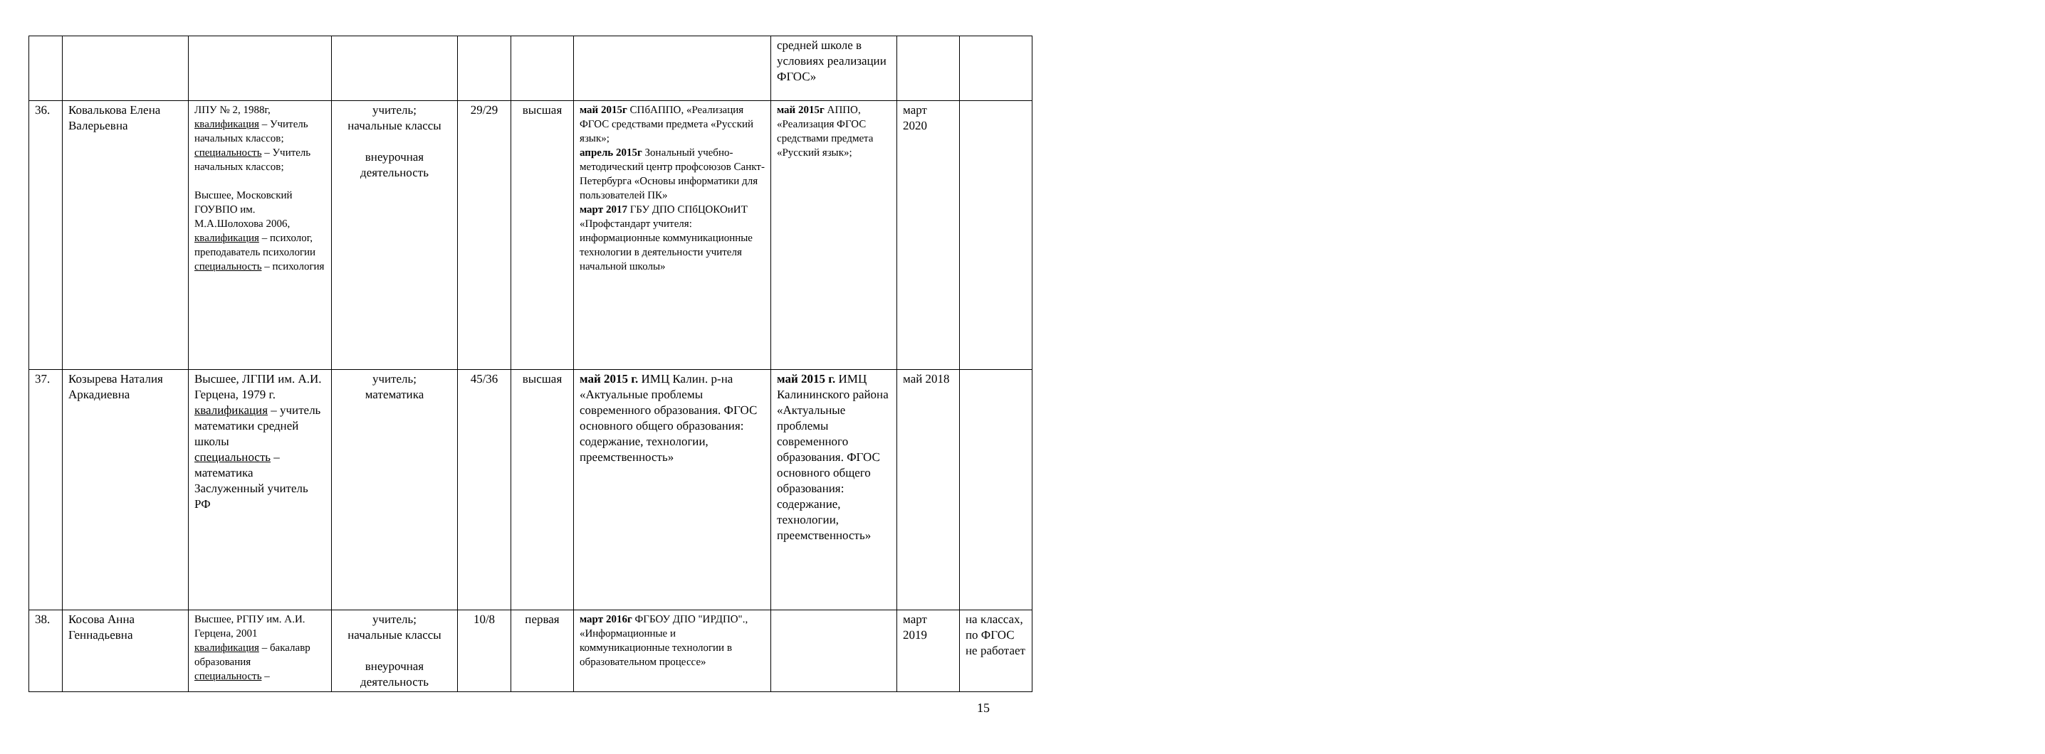| | | | | | | | средней школе в условиях реализации ФГОС» | | |
| 36. | Ковалькова Елена Валерьевна | ЛПУ № 2, 1988г, квалификация – Учитель начальных классов; специальность – Учитель начальных классов; Высшее, Московский ГОУВПО им. М.А.Шолохова 2006, квалификация – психолог, преподаватель психологии специальность – психология | учитель; начальные классы внеурочная деятельность | 29/29 | высшая | май 2015г СПбАППО, «Реализация ФГОС средствами предмета «Русский язык»; апрель 2015г Зональный учебно-методический центр профсоюзов Санкт-Петербурга «Основы информатики для пользователей ПК» март 2017 ГБУ ДПО СПбЦОКОиИТ «Профстандарт учителя: информационные коммуникационные технологии в деятельности учителя начальной школы» | май 2015г АППО, «Реализация ФГОС средствами предмета «Русский язык»; | март 2020 | |
| 37. | Козырева Наталия Аркадиевна | Высшее, ЛГПИ им. А.И. Герцена, 1979 г. квалификация – учитель математики средней школы специальность – математика Заслуженный учитель РФ | учитель; математика | 45/36 | высшая | май 2015 г. ИМЦ Калин. р-на «Актуальные проблемы современного образования. ФГОС основного общего образования: содержание, технологии, преемственность» | май 2015 г. ИМЦ Калининского района «Актуальные проблемы современного образования. ФГОС основного общего образования: содержание, технологии, преемственность» | май 2018 | |
| 38. | Косова Анна Геннадьевна | Высшее, РГПУ им. А.И. Герцена, 2001 квалификация – бакалавр образования специальность – | учитель; начальные классы внеурочная деятельность | 10/8 | первая | март 2016г ФГБОУ ДПО "ИРДПО"., «Информационные и коммуникационные технологии в образовательном процессе» | | март 2019 | на классах, по ФГОС не работает |
15